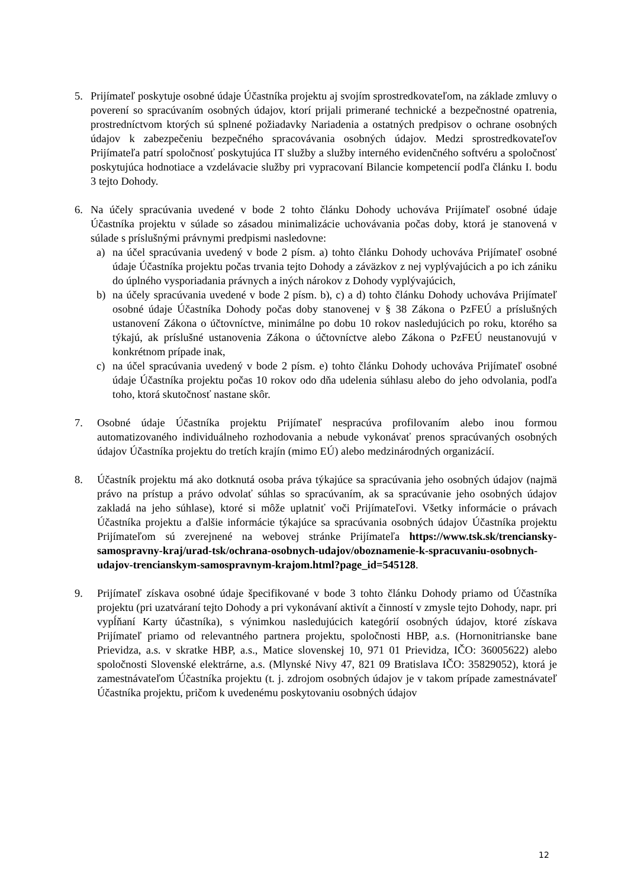5. Prijímateľ poskytuje osobné údaje Účastníka projektu aj svojím sprostredkovateľom, na základe zmluvy o poverení so spracúvaním osobných údajov, ktorí prijali primerané technické a bezpečnostné opatrenia, prostredníctvom ktorých sú splnené požiadavky Nariadenia a ostatných predpisov o ochrane osobných údajov k zabezpečeniu bezpečného spracovávania osobných údajov. Medzi sprostredkovateľov Prijímateľa patrí spoločnosť poskytujúca IT služby a služby interného evidenčného softvéru a spoločnosť poskytujúca hodnotiace a vzdelávacie služby pri vypracovaní Bilancie kompetencií podľa článku I. bodu 3 tejto Dohody.
6. Na účely spracúvania uvedené v bode 2 tohto článku Dohody uchováva Prijímateľ osobné údaje Účastníka projektu v súlade so zásadou minimalizácie uchovávania počas doby, ktorá je stanovená v súlade s príslušnými právnymi predpismi nasledovne:
a) na účel spracúvania uvedený v bode 2 písm. a) tohto článku Dohody uchováva Prijímateľ osobné údaje Účastníka projektu počas trvania tejto Dohody a záväzkov z nej vyplývajúcich a po ich zániku do úplného vysporiadania právnych a iných nárokov z Dohody vyplývajúcich,
b) na účely spracúvania uvedené v bode 2 písm. b), c) a d) tohto článku Dohody uchováva Prijímateľ osobné údaje Účastníka Dohody počas doby stanovenej v § 38 Zákona o PzFEÚ a príslušných ustanovení Zákona o účtovníctve, minimálne po dobu 10 rokov nasledujúcich po roku, ktorého sa týkajú, ak príslušné ustanovenia Zákona o účtovníctve alebo Zákona o PzFEÚ neustanovujú v konkrétnom prípade inak,
c) na účel spracúvania uvedený v bode 2 písm. e) tohto článku Dohody uchováva Prijímateľ osobné údaje Účastníka projektu počas 10 rokov odo dňa udelenia súhlasu alebo do jeho odvolania, podľa toho, ktorá skutočnosť nastane skôr.
7. Osobné údaje Účastníka projektu Prijímateľ nespracúva profilovaním alebo inou formou automatizovaného individuálneho rozhodovania a nebude vykonávať prenos spracúvaných osobných údajov Účastníka projektu do tretích krajín (mimo EÚ) alebo medzinárodných organizácií.
8. Účastník projektu má ako dotknutá osoba práva týkajúce sa spracúvania jeho osobných údajov (najmä právo na prístup a právo odvolať súhlas so spracúvaním, ak sa spracúvanie jeho osobných údajov zakladá na jeho súhlase), ktoré si môže uplatniť voči Prijímateľovi. Všetky informácie o právach Účastníka projektu a ďalšie informácie týkajúce sa spracúvania osobných údajov Účastníka projektu Prijímateľom sú zverejnené na webovej stránke Prijímateľa https://www.tsk.sk/trenciansky-samospravny-kraj/urad-tsk/ochrana-osobnych-udajov/oboznamenie-k-spracuvaniu-osobnych-udajov-trencianskym-samospravnym-krajom.html?page_id=545128.
9. Prijímateľ získava osobné údaje špecifikované v bode 3 tohto článku Dohody priamo od Účastníka projektu (pri uzatváraní tejto Dohody a pri vykonávaní aktivít a činností v zmysle tejto Dohody, napr. pri vypĺňaní Karty účastníka), s výnimkou nasledujúcich kategórií osobných údajov, ktoré získava Prijímateľ priamo od relevantného partnera projektu, spoločnosti HBP, a.s. (Hornonitrianske bane Prievidza, a.s. v skratke HBP, a.s., Matice slovenskej 10, 971 01 Prievidza, IČO: 36005622) alebo spoločnosti Slovenské elektrárne, a.s. (Mlynské Nivy 47, 821 09 Bratislava IČO: 35829052), ktorá je zamestnávateľom Účastníka projektu (t. j. zdrojom osobných údajov je v takom prípade zamestnávateľ Účastníka projektu, pričom k uvedenému poskytovaniu osobných údajov
12